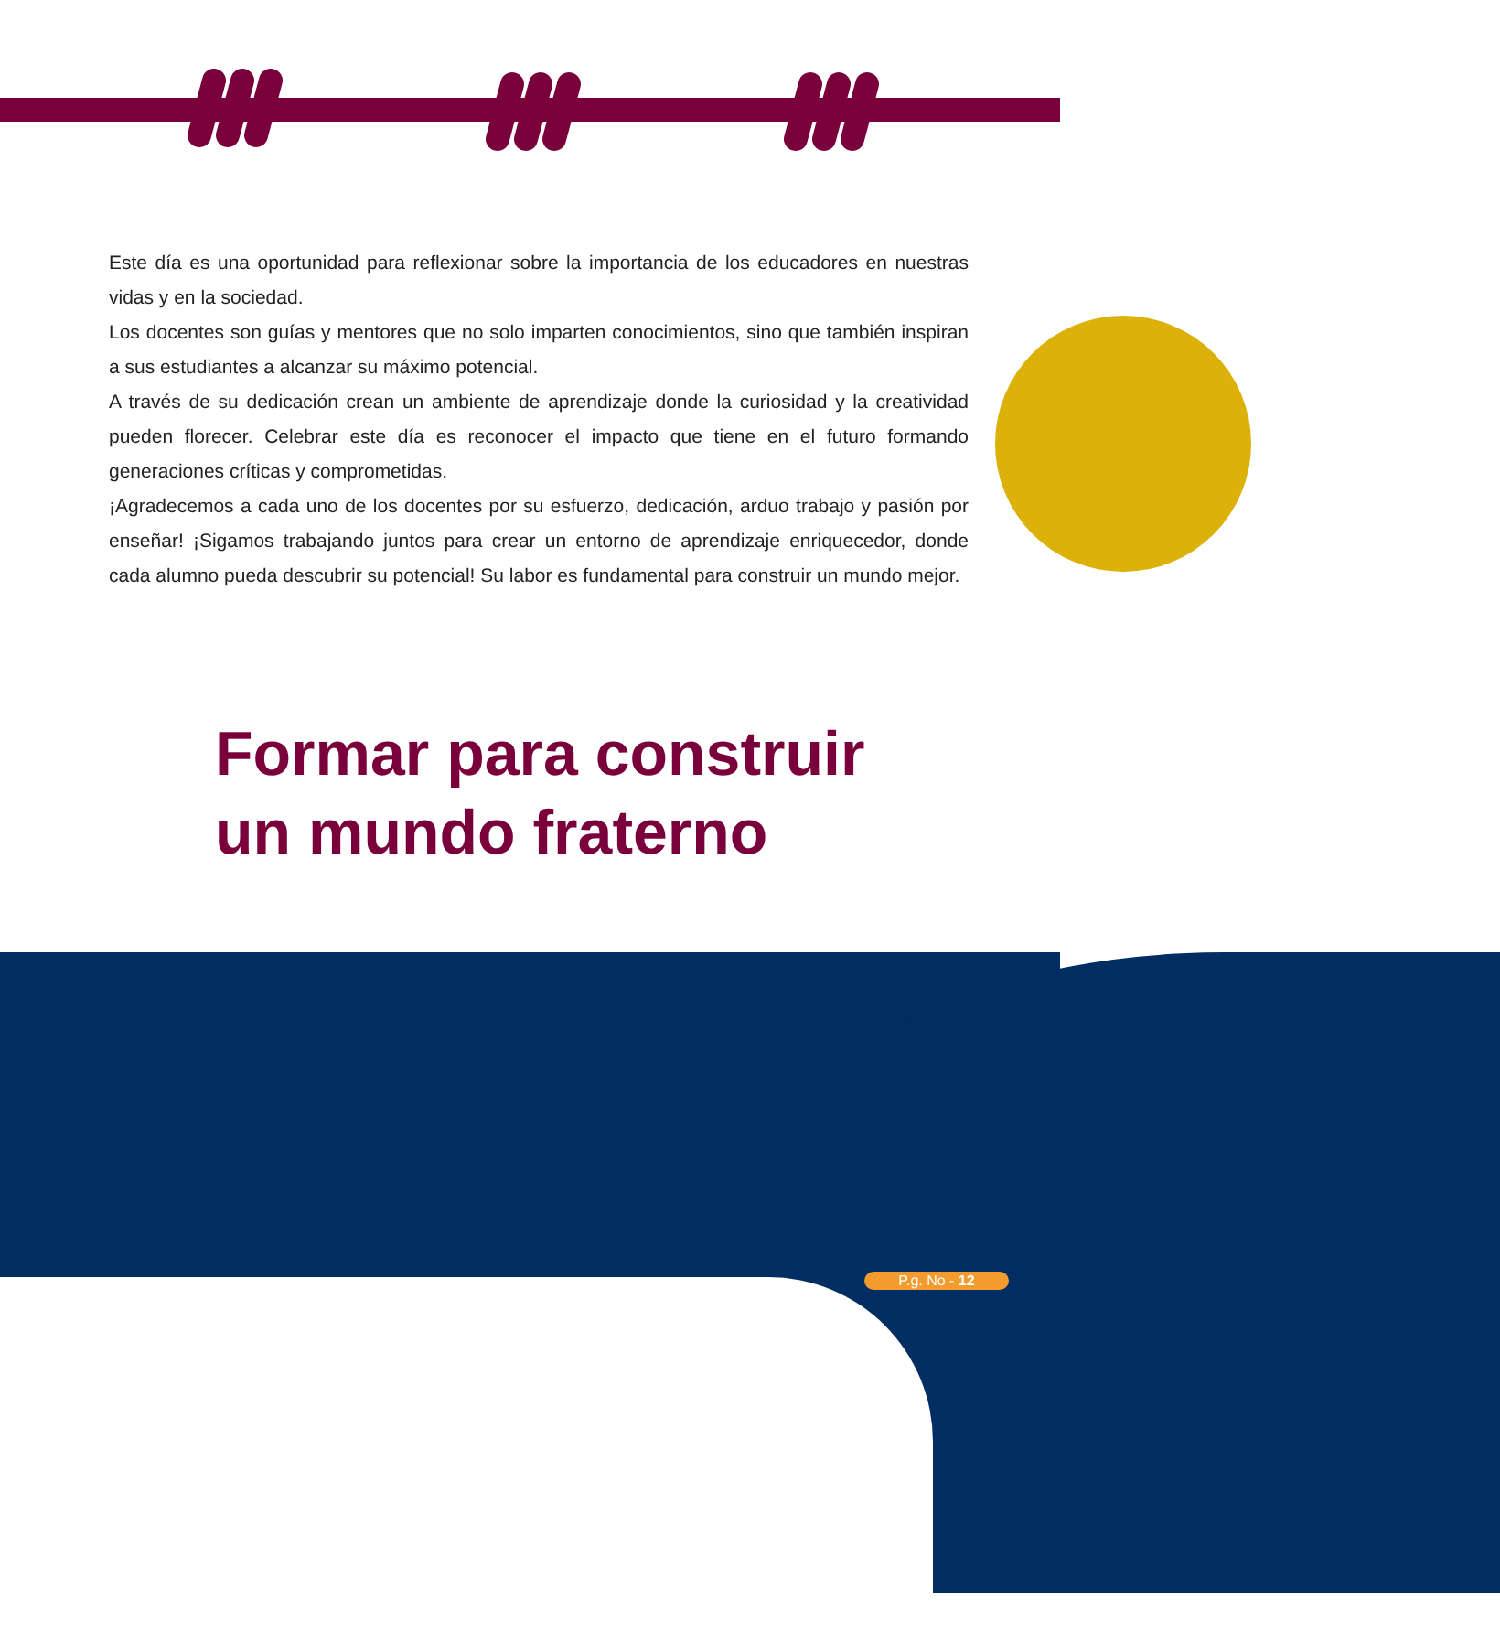Este día es una oportunidad para reflexionar sobre la importancia de los educadores en nuestras vidas y en la sociedad.
Los docentes son guías y mentores que no solo imparten conocimientos, sino que también inspiran a sus estudiantes a alcanzar su máximo potencial.
A través de su dedicación crean un ambiente de aprendizaje donde la curiosidad y la creatividad pueden florecer. Celebrar este día es reconocer el impacto que tiene en el futuro formando generaciones críticas y comprometidas.
¡Agradecemos a cada uno de los docentes por su esfuerzo, dedicación, arduo trabajo y pasión por enseñar! ¡Sigamos trabajando juntos para crear un entorno de aprendizaje enriquecedor, donde cada alumno pueda descubrir su potencial! Su labor es fundamental para construir un mundo mejor.
Formar para construir
un mundo fraterno
P.g. No - 12